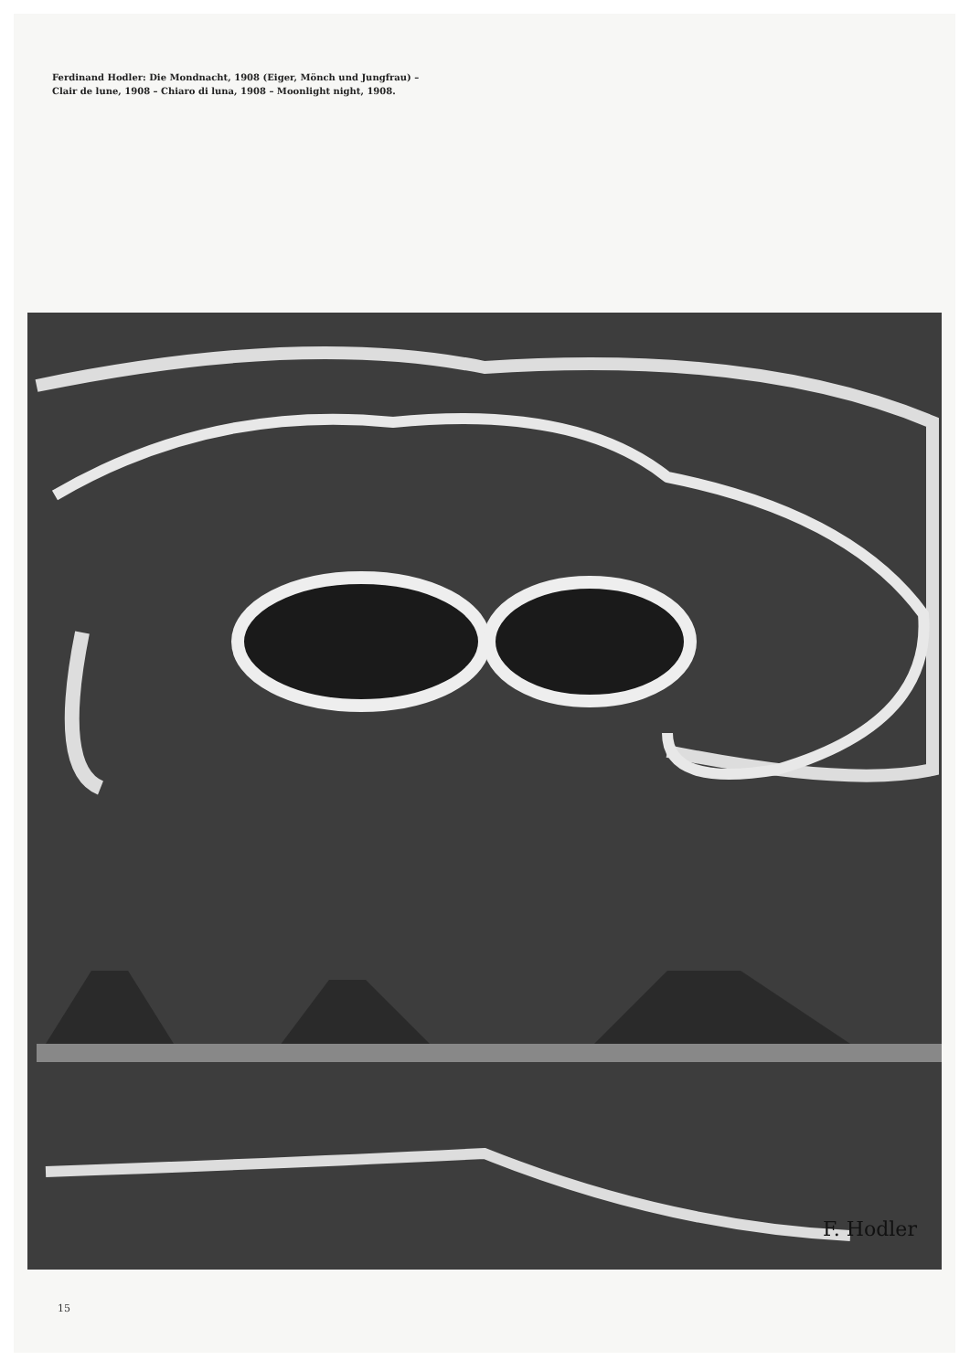Ferdinand Hodler: Die Mondnacht, 1908 (Eiger, Mönch und Jungfrau) –
Clair de lune, 1908 – Chiaro di luna, 1908 – Moonlight night, 1908.
F. Hodler
15